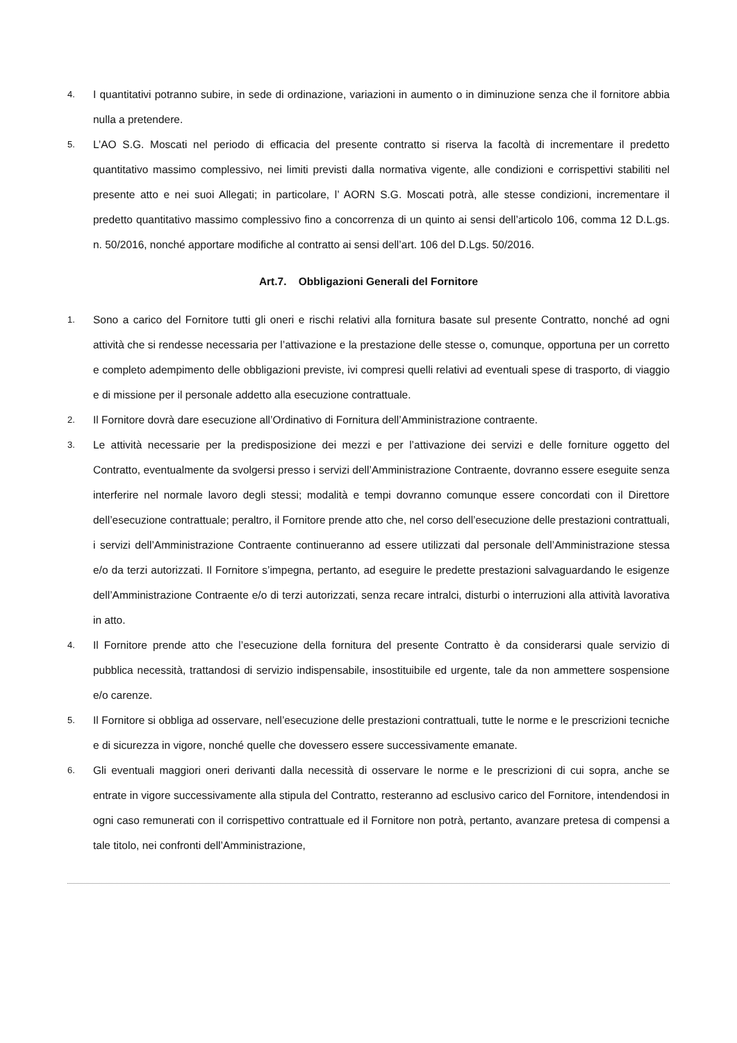4. I quantitativi potranno subire, in sede di ordinazione, variazioni in aumento o in diminuzione senza che il fornitore abbia nulla a pretendere.
5. L’AO S.G. Moscati nel periodo di efficacia del presente contratto si riserva la facoltà di incrementare il predetto quantitativo massimo complessivo, nei limiti previsti dalla normativa vigente, alle condizioni e corrispettivi stabiliti nel presente atto e nei suoi Allegati; in particolare, l’ AORN S.G. Moscati potrà, alle stesse condizioni, incrementare il predetto quantitativo massimo complessivo fino a concorrenza di un quinto ai sensi dell’articolo 106, comma 12 D.L.gs. n. 50/2016, nonché apportare modifiche al contratto ai sensi dell’art. 106 del D.Lgs. 50/2016.
Art.7. Obbligazioni Generali del Fornitore
1. Sono a carico del Fornitore tutti gli oneri e rischi relativi alla fornitura basate sul presente Contratto, nonché ad ogni attività che si rendesse necessaria per l’attivazione e la prestazione delle stesse o, comunque, opportuna per un corretto e completo adempimento delle obbligazioni previste, ivi compresi quelli relativi ad eventuali spese di trasporto, di viaggio e di missione per il personale addetto alla esecuzione contrattuale.
2. Il Fornitore dovrà dare esecuzione all’Ordinativo di Fornitura dell’Amministrazione contraente.
3. Le attività necessarie per la predisposizione dei mezzi e per l’attivazione dei servizi e delle forniture oggetto del Contratto, eventualmente da svolgersi presso i servizi dell’Amministrazione Contraente, dovranno essere eseguite senza interferire nel normale lavoro degli stessi; modalità e tempi dovranno comunque essere concordati con il Direttore dell’esecuzione contrattuale; peraltro, il Fornitore prende atto che, nel corso dell’esecuzione delle prestazioni contrattuali, i servizi dell’Amministrazione Contraente continueranno ad essere utilizzati dal personale dell’Amministrazione stessa e/o da terzi autorizzati. Il Fornitore s’impegna, pertanto, ad eseguire le predette prestazioni salvaguardando le esigenze dell’Amministrazione Contraente e/o di terzi autorizzati, senza recare intralci, disturbi o interruzioni alla attività lavorativa in atto.
4. Il Fornitore prende atto che l’esecuzione della fornitura del presente Contratto è da considerarsi quale servizio di pubblica necessità, trattandosi di servizio indispensabile, insostituibile ed urgente, tale da non ammettere sospensione e/o carenze.
5. Il Fornitore si obbliga ad osservare, nell’esecuzione delle prestazioni contrattuali, tutte le norme e le prescrizioni tecniche e di sicurezza in vigore, nonché quelle che dovessero essere successivamente emanate.
6. Gli eventuali maggiori oneri derivanti dalla necessità di osservare le norme e le prescrizioni di cui sopra, anche se entrate in vigore successivamente alla stipula del Contratto, resteranno ad esclusivo carico del Fornitore, intendendosi in ogni caso remunerati con il corrispettivo contrattuale ed il Fornitore non potrà, pertanto, avanzare pretesa di compensi a tale titolo, nei confronti dell’Amministrazione,